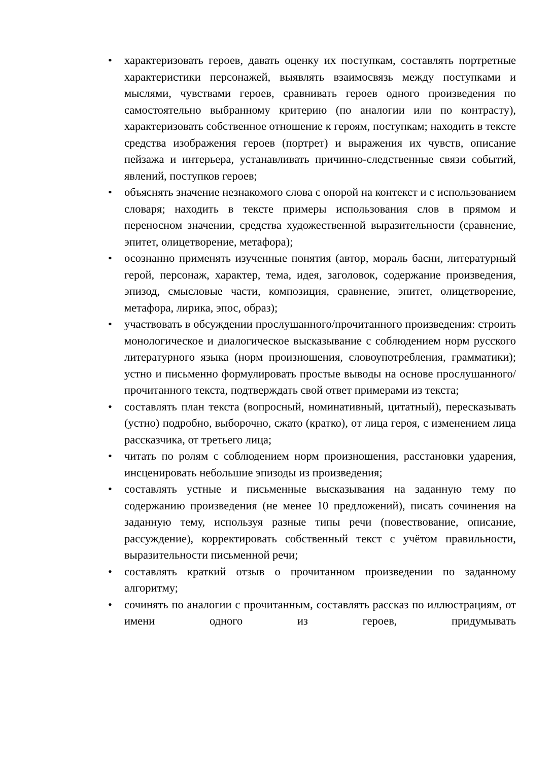• характеризовать героев, давать оценку их поступкам, составлять портретные характеристики персонажей, выявлять взаимосвязь между поступками и мыслями, чувствами героев, сравнивать героев одного произведения по самостоятельно выбранному критерию (по аналогии или по контрасту), характеризовать собственное отношение к героям, поступкам; находить в тексте средства изображения героев (портрет) и выражения их чувств, описание пейзажа и интерьера, устанавливать причинно-следственные связи событий, явлений, поступков героев;
• объяснять значение незнакомого слова с опорой на контекст и с использованием словаря; находить в тексте примеры использования слов в прямом и переносном значении, средства художественной выразительности (сравнение, эпитет, олицетворение, метафора);
• осознанно применять изученные понятия (автор, мораль басни, литературный герой, персонаж, характер, тема, идея, заголовок, содержание произведения, эпизод, смысловые части, композиция, сравнение, эпитет, олицетворение, метафора, лирика, эпос, образ);
• участвовать в обсуждении прослушанного/прочитанного произведения: строить монологическое и диалогическое высказывание с соблюдением норм русского литературного языка (норм произношения, словоупотребления, грамматики); устно и письменно формулировать простые выводы на основе прослушанного/прочитанного текста, подтверждать свой ответ примерами из текста;
• составлять план текста (вопросный, номинативный, цитатный), пересказывать (устно) подробно, выборочно, сжато (кратко), от лица героя, с изменением лица рассказчика, от третьего лица;
• читать по ролям с соблюдением норм произношения, расстановки ударения, инсценировать небольшие эпизоды из произведения;
• составлять устные и письменные высказывания на заданную тему по содержанию произведения (не менее 10 предложений), писать сочинения на заданную тему, используя разные типы речи (повествование, описание, рассуждение), корректировать собственный текст с учётом правильности, выразительности письменной речи;
• составлять краткий отзыв о прочитанном произведении по заданному алгоритму;
• сочинять по аналогии с прочитанным, составлять рассказ по иллюстрациям, от имени одного из героев, придумывать